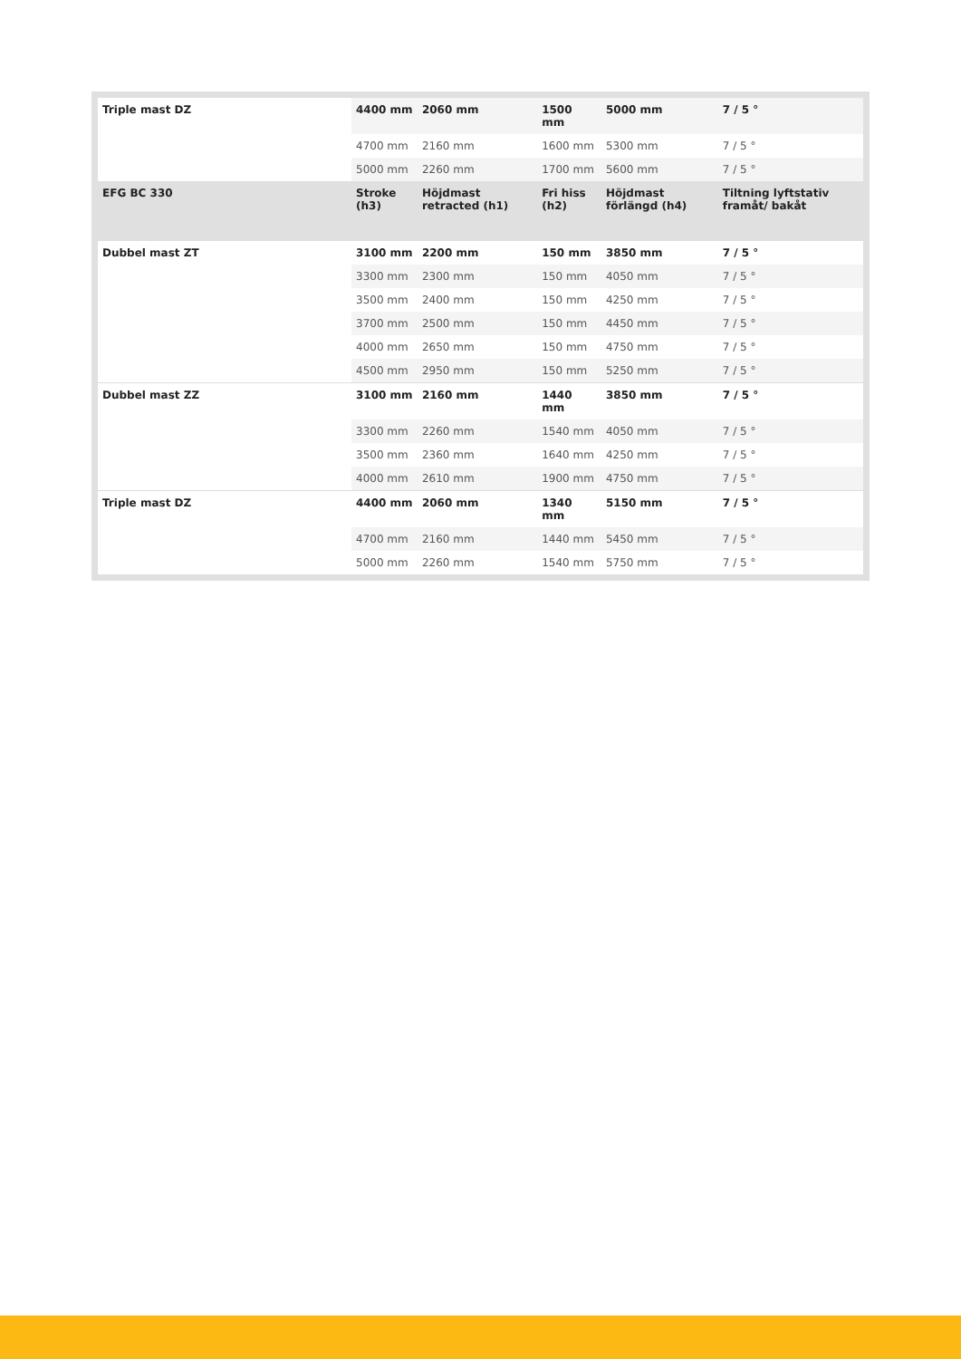| Triple mast DZ | 4400 mm | 2060 mm | 1500 mm | 5000 mm | 7 / 5 ° |
| | 4700 mm | 2160 mm | 1600 mm | 5300 mm | 7 / 5 ° |
| | 5000 mm | 2260 mm | 1700 mm | 5600 mm | 7 / 5 ° |
| EFG BC 330 | Stroke (h3) | Höjdmast retracted (h1) | Fri hiss (h2) | Höjdmast förlängd (h4) | Tiltning lyftstativ framåt/ bakåt |
| Dubbel mast ZT | 3100 mm | 2200 mm | 150 mm | 3850 mm | 7 / 5 ° |
| | 3300 mm | 2300 mm | 150 mm | 4050 mm | 7 / 5 ° |
| | 3500 mm | 2400 mm | 150 mm | 4250 mm | 7 / 5 ° |
| | 3700 mm | 2500 mm | 150 mm | 4450 mm | 7 / 5 ° |
| | 4000 mm | 2650 mm | 150 mm | 4750 mm | 7 / 5 ° |
| | 4500 mm | 2950 mm | 150 mm | 5250 mm | 7 / 5 ° |
| Dubbel mast ZZ | 3100 mm | 2160 mm | 1440 mm | 3850 mm | 7 / 5 ° |
| | 3300 mm | 2260 mm | 1540 mm | 4050 mm | 7 / 5 ° |
| | 3500 mm | 2360 mm | 1640 mm | 4250 mm | 7 / 5 ° |
| | 4000 mm | 2610 mm | 1900 mm | 4750 mm | 7 / 5 ° |
| Triple mast DZ | 4400 mm | 2060 mm | 1340 mm | 5150 mm | 7 / 5 ° |
| | 4700 mm | 2160 mm | 1440 mm | 5450 mm | 7 / 5 ° |
| | 5000 mm | 2260 mm | 1540 mm | 5750 mm | 7 / 5 ° |